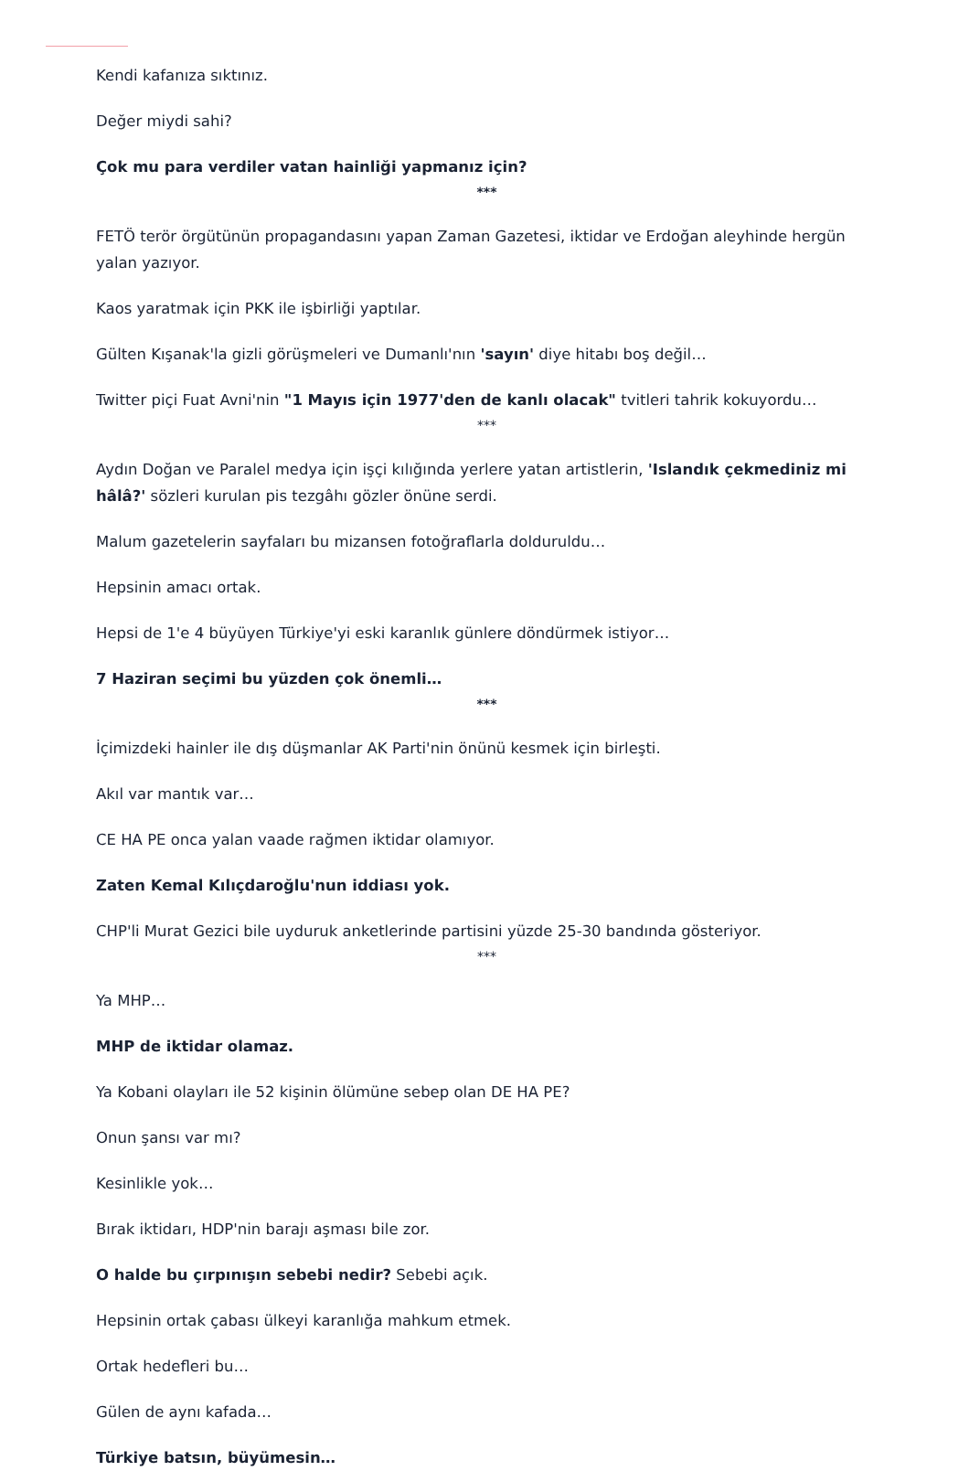Kendi kafanıza sıktınız.
Değer miydi sahi?
Çok mu para verdiler vatan hainliği yapmanız için?
***
FETÖ terör örgütünün propagandasını yapan Zaman Gazetesi, iktidar ve Erdoğan aleyhinde hergün yalan yazıyor.
Kaos yaratmak için PKK ile işbirliği yaptılar.
Gülten Kışanak'la gizli görüşmeleri ve Dumanlı'nın 'sayın' diye hitabı boş değil…
Twitter piçi Fuat Avni'nin "1 Mayıs için 1977'den de kanlı olacak" tvitleri tahrik kokuyordu…
***
Aydın Doğan ve Paralel medya için işçi kılığında yerlere yatan artistlerin, 'Islandık çekmediniz mi hâlâ?' sözleri kurulan pis tezgâhı gözler önüne serdi.
Malum gazetelerin sayfaları bu mizansen fotoğraflarla dolduruldu…
Hepsinin amacı ortak.
Hepsi de 1'e 4 büyüyen Türkiye'yi eski karanlık günlere döndürmek istiyor…
7 Haziran seçimi bu yüzden çok önemli…
***
İçimizdeki hainler ile dış düşmanlar AK Parti'nin önünü kesmek için birleşti.
Akıl var mantık var…
CE HA PE onca yalan vaade rağmen iktidar olamıyor.
Zaten Kemal Kılıçdaroğlu'nun iddiası yok.
CHP'li Murat Gezici bile uyduruk anketlerinde partisini yüzde 25-30 bandında gösteriyor.
***
Ya MHP…
MHP de iktidar olamaz.
Ya Kobani olayları ile 52 kişinin ölümüne sebep olan DE HA PE?
Onun şansı var mı?
Kesinlikle yok…
Bırak iktidarı, HDP'nin barajı aşması bile zor.
O halde bu çırpınışın sebebi nedir? Sebebi açık.
Hepsinin ortak çabası ülkeyi karanlığa mahkum etmek.
Ortak hedefleri bu…
Gülen de aynı kafada…
Türkiye batsın, büyümesin…